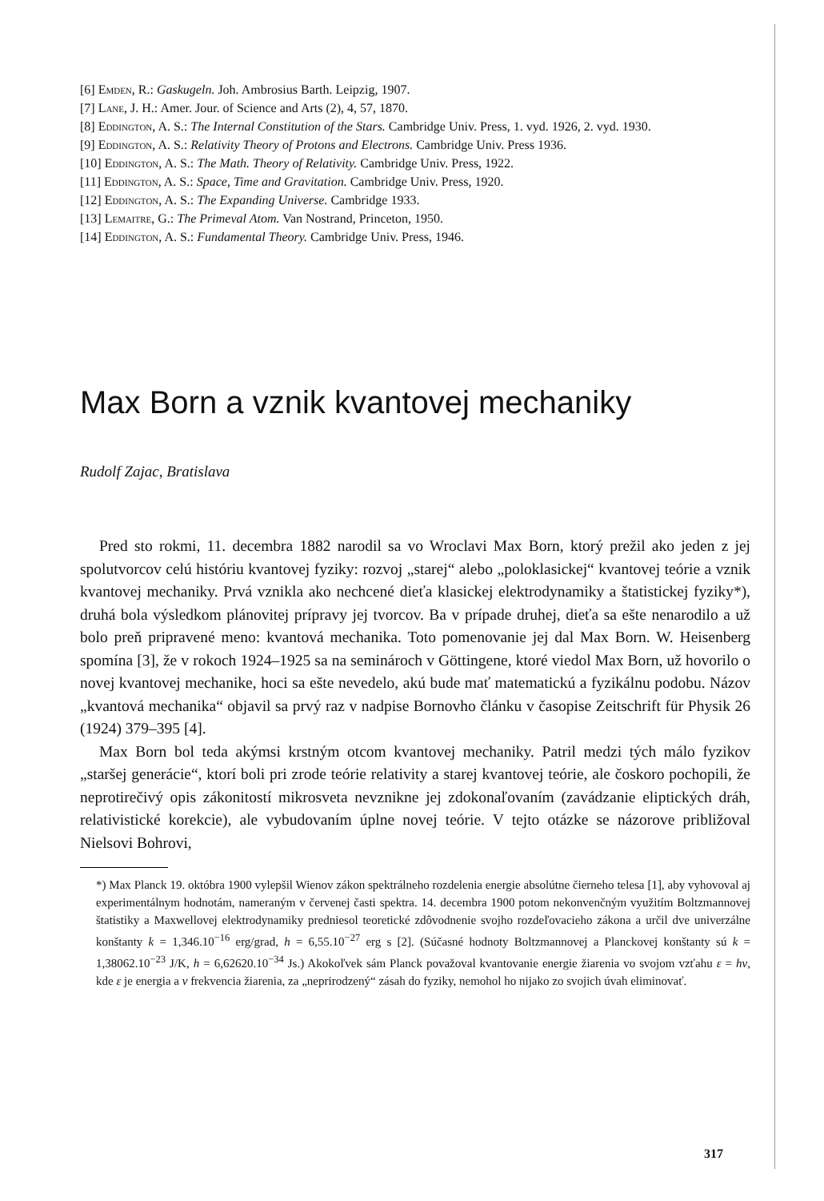[6] Emden, R.: Gaskugeln. Joh. Ambrosius Barth. Leipzig, 1907.
[7] Lane, J. H.: Amer. Jour. of Science and Arts (2), 4, 57, 1870.
[8] Eddington, A. S.: The Internal Constitution of the Stars. Cambridge Univ. Press, 1. vyd. 1926, 2. vyd. 1930.
[9] Eddington, A. S.: Relativity Theory of Protons and Electrons. Cambridge Univ. Press 1936.
[10] Eddington, A. S.: The Math. Theory of Relativity. Cambridge Univ. Press, 1922.
[11] Eddington, A. S.: Space, Time and Gravitation. Cambridge Univ. Press, 1920.
[12] Eddington, A. S.: The Expanding Universe. Cambridge 1933.
[13] Lemaitre, G.: The Primeval Atom. Van Nostrand, Princeton, 1950.
[14] Eddington, A. S.: Fundamental Theory. Cambridge Univ. Press, 1946.
Max Born a vznik kvantovej mechaniky
Rudolf Zajac, Bratislava
Pred sto rokmi, 11. decembra 1882 narodil sa vo Wroclavi Max Born, ktorý prežil ako jeden z jej spolutvorcov celú históriu kvantovej fyziky: rozvoj „starej“ alebo „poloklasickej“ kvantovej teórie a vznik kvantovej mechaniky. Prvá vznikla ako nechcené dieťa klasickej elektrodynamiky a štatistickej fyziky*), druhá bola výsledkom plánovitej prípravy jej tvorcov. Ba v prípade druhej, dieťa sa ešte nenarodilo a už bolo preň pripravené meno: kvantová mechanika. Toto pomenovanie jej dal Max Born. W. Heisenberg spomína [3], že v rokoch 1924–1925 sa na seminároch v Göttingene, ktoré viedol Max Born, už hovorilo o novej kvantovej mechanike, hoci sa ešte nevedelo, akú bude mať matematickú a fyzikálnu podobu. Názov „kvantová mechanika“ objavil sa prvý raz v nadpise Bornovho článku v časopise Zeitschrift für Physik 26 (1924) 379–395 [4].
Max Born bol teda akýmsi krstným otcom kvantovej mechaniky. Patril medzi tých málo fyzikov „staršej generácie“, ktorí boli pri zrode teórie relativity a starej kvantovej teórie, ale čoskoro pochopili, že neprotirečivý opis zákonitostí mikrosveta nevznikne jej zdokonaľovaním (zavádzanie eliptických dráh, relativistické korekcie), ale vybudovaním úplne novej teórie. V tejto otázke se názorove približoval Nielsovi Bohrovi,
*) Max Planck 19. októbra 1900 vylepšil Wienov zákon spektrálneho rozdelenia energie absolútne čierneho telesa [1], aby vyhovoval aj experimentálnym hodnotám, nameraným v červenej časti spektra. 14. decembra 1900 potom nekonvenčným využitím Boltzmannovej štatistiky a Maxwellovej elektrodynamiky predniesol teoretické zdôvodnenie svojho rozdeľovacieho zákona a určil dve univerzálne konštanty k = 1,346.10<sup>−16</sup> erg/grad, h = 6,55.10<sup>−27</sup> erg s [2]. (Súčasné hodnoty Boltzmannovej a Planckovej konštanty sú k = 1,38062.10<sup>−23</sup> J/K, h = 6,62620.10<sup>−34</sup> Js.) Akokoľvek sám Planck považoval kvantovanie energie žiarenia vo svojom vzťahu ε = hν, kde ε je energia a ν frekvencia žiarenia, za „neprirodzený“ zásah do fyziky, nemohol ho nijako zo svojich úvah eliminovať.
317